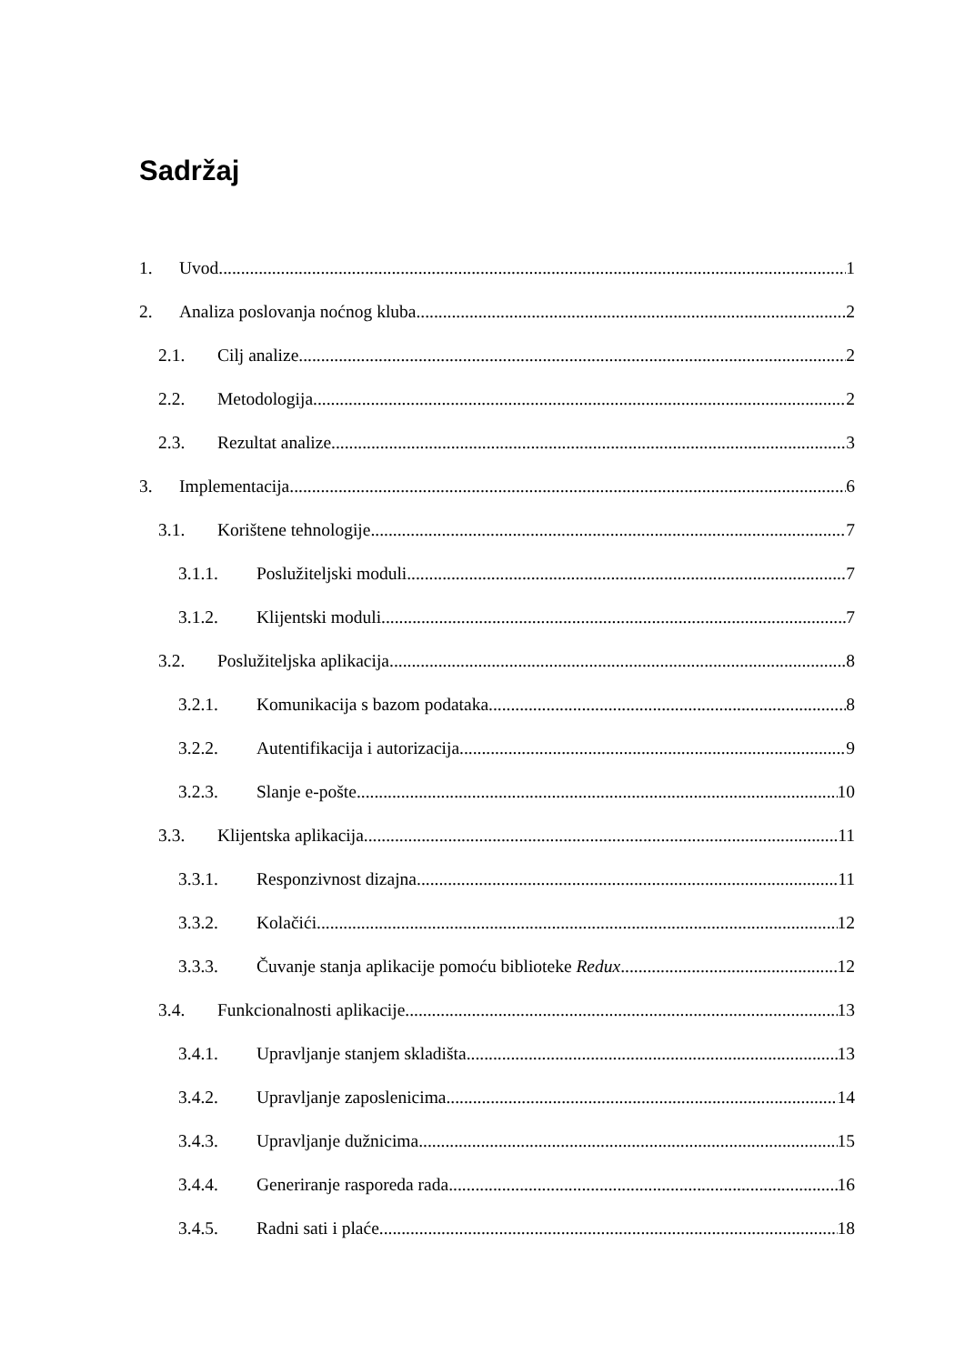Sadržaj
1. Uvod 1
2. Analiza poslovanja noćnog kluba 2
2.1. Cilj analize 2
2.2. Metodologija 2
2.3. Rezultat analize 3
3. Implementacija 6
3.1. Korištene tehnologije 7
3.1.1. Poslužiteljski moduli 7
3.1.2. Klijentski moduli 7
3.2. Poslužiteljska aplikacija 8
3.2.1. Komunikacija s bazom podataka 8
3.2.2. Autentifikacija i autorizacija 9
3.2.3. Slanje e-pošte 10
3.3. Klijentska aplikacija 11
3.3.1. Responzivnost dizajna 11
3.3.2. Kolačići 12
3.3.3. Čuvanje stanja aplikacije pomoću biblioteke Redux 12
3.4. Funkcionalnosti aplikacije 13
3.4.1. Upravljanje stanjem skladišta 13
3.4.2. Upravljanje zaposlenicima 14
3.4.3. Upravljanje dužnicima 15
3.4.4. Generiranje rasporeda rada 16
3.4.5. Radni sati i plaće 18